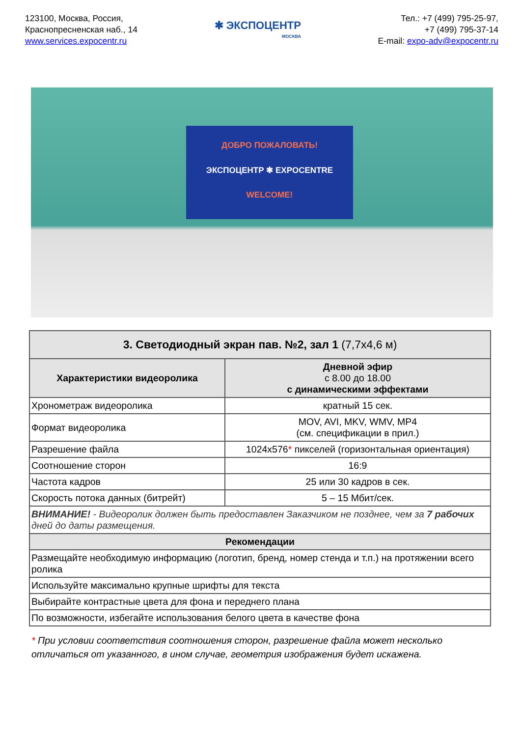123100, Москва, Россия,
Краснопресненская наб., 14
www.services.expocentr.ru
✱ ЭКСПОЦЕНТР
МОСКВА
Тел.: +7 (499) 795-25-97,
+7 (499) 795-37-14
E-mail: expo-adv@expocentr.ru
ДОБРО ПОЖАЛОВАТЬ!
ЭКСПОЦЕНТР ✱ EXPOCENTRE
WELCOME!
| 3. Светодиодный экран пав. №2, зал 1 (7,7x4,6 м) | |
| --- | --- |
| Характеристики видеоролика | Дневной эфир с 8.00 до 18.00 с динамическими эффектами |
| Хронометраж видеоролика | кратный 15 сек. |
| Формат видеоролика | MOV, AVI, MKV, WMV, MP4 (см. спецификации в прил.) |
| Разрешение файла | 1024x576 * пикселей (горизонтальная ориентация) |
| Соотношение сторон | 16:9 |
| Частота кадров | 25 или 30 кадров в сек. |
| Скорость потока данных (битрейт) | 5 – 15 Мбит/сек. |
| ВНИМАНИЕ! - Видеоролик должен быть предоставлен Заказчиком не позднее, чем за 7 рабочих дней до даты размещения. | |
| Рекомендации | |
| Размещайте необходимую информацию (логотип, бренд, номер стенда и т.п.) на протяжении всего ролика | |
| Используйте максимально крупные шрифты для текста | |
| Выбирайте контрастные цвета для фона и переднего плана | |
| По возможности, избегайте использования белого цвета в качестве фона | |
* При условии соответствия соотношения сторон, разрешение файла может несколько отличаться от указанного, в ином случае, геометрия изображения будет искажена.